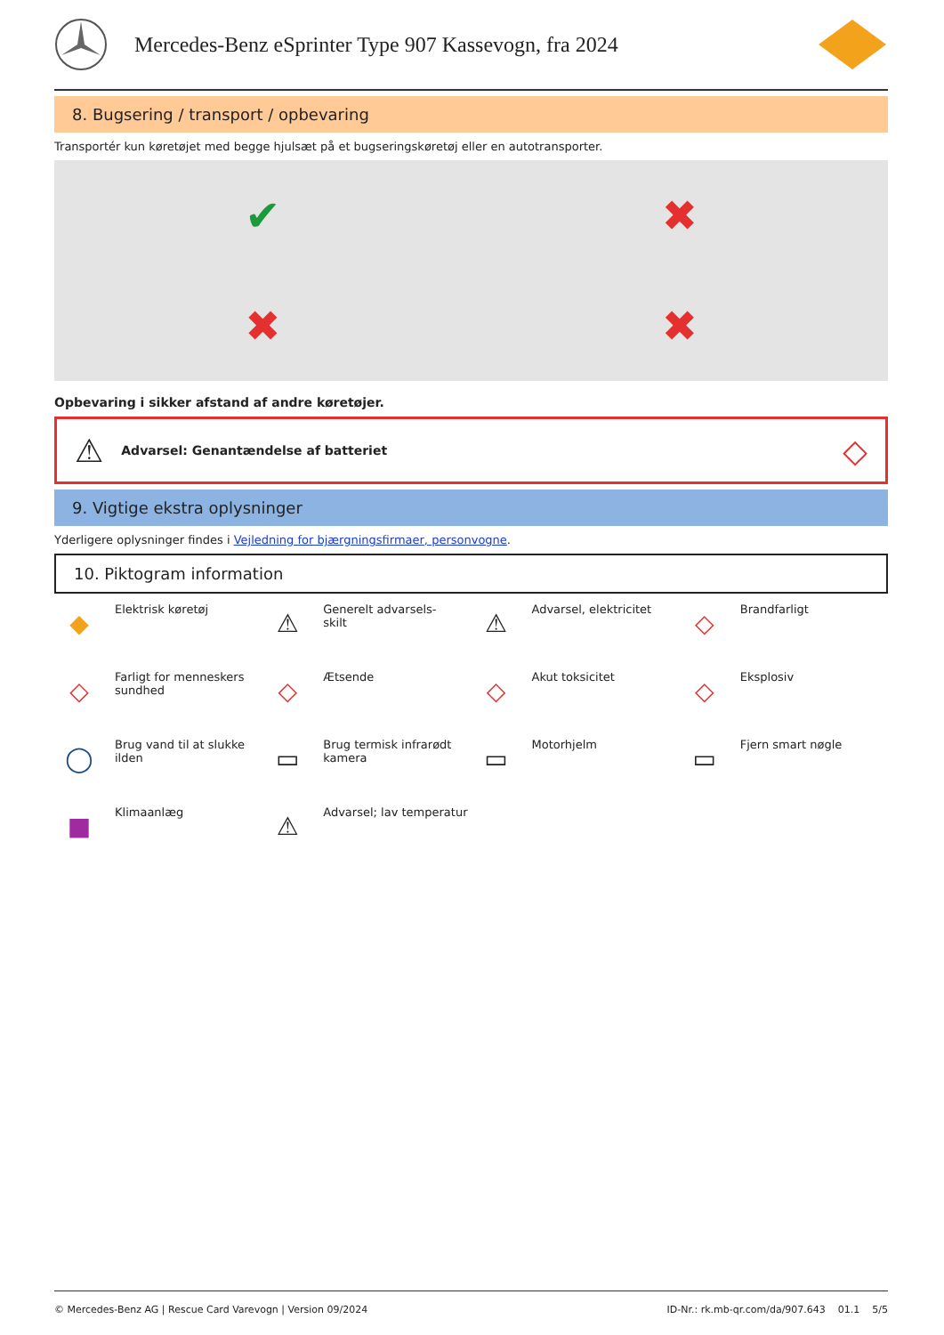Mercedes-Benz eSprinter Type 907 Kassevogn, fra 2024
8. Bugsering / transport / opbevaring
Transportér kun køretøjet med begge hjulsæt på et bugseringskøretøj eller en autotransporter.
✔
✖
✖
✖
Opbevaring i sikker afstand af andre køretøjer.
⚠ Advarsel: Genantændelse af batteriet ◇
9. Vigtige ekstra oplysninger
Yderligere oplysninger findes i Vejledning for bjærgningsfirmaer, personvogne.
10. Piktogram information
◆
Elektrisk køretøj
⚠
Generelt advarsels-
skilt
⚠
Advarsel, elektricitet
◇
Brandfarligt
◇
Farligt for menneskers sundhed
◇
Ætsende
◇
Akut toksicitet
◇
Eksplosiv
◯
Brug vand til at slukke ilden
▭
Brug termisk infrarødt kamera
▭
Motorhjelm
▭
Fjern smart nøgle
■
Klimaanlæg
⚠
Advarsel; lav temperatur
© Mercedes-Benz AG | Rescue Card Varevogn | Version 09/2024 ID-Nr.: rk.mb-qr.com/da/907.643 01.1 5/5